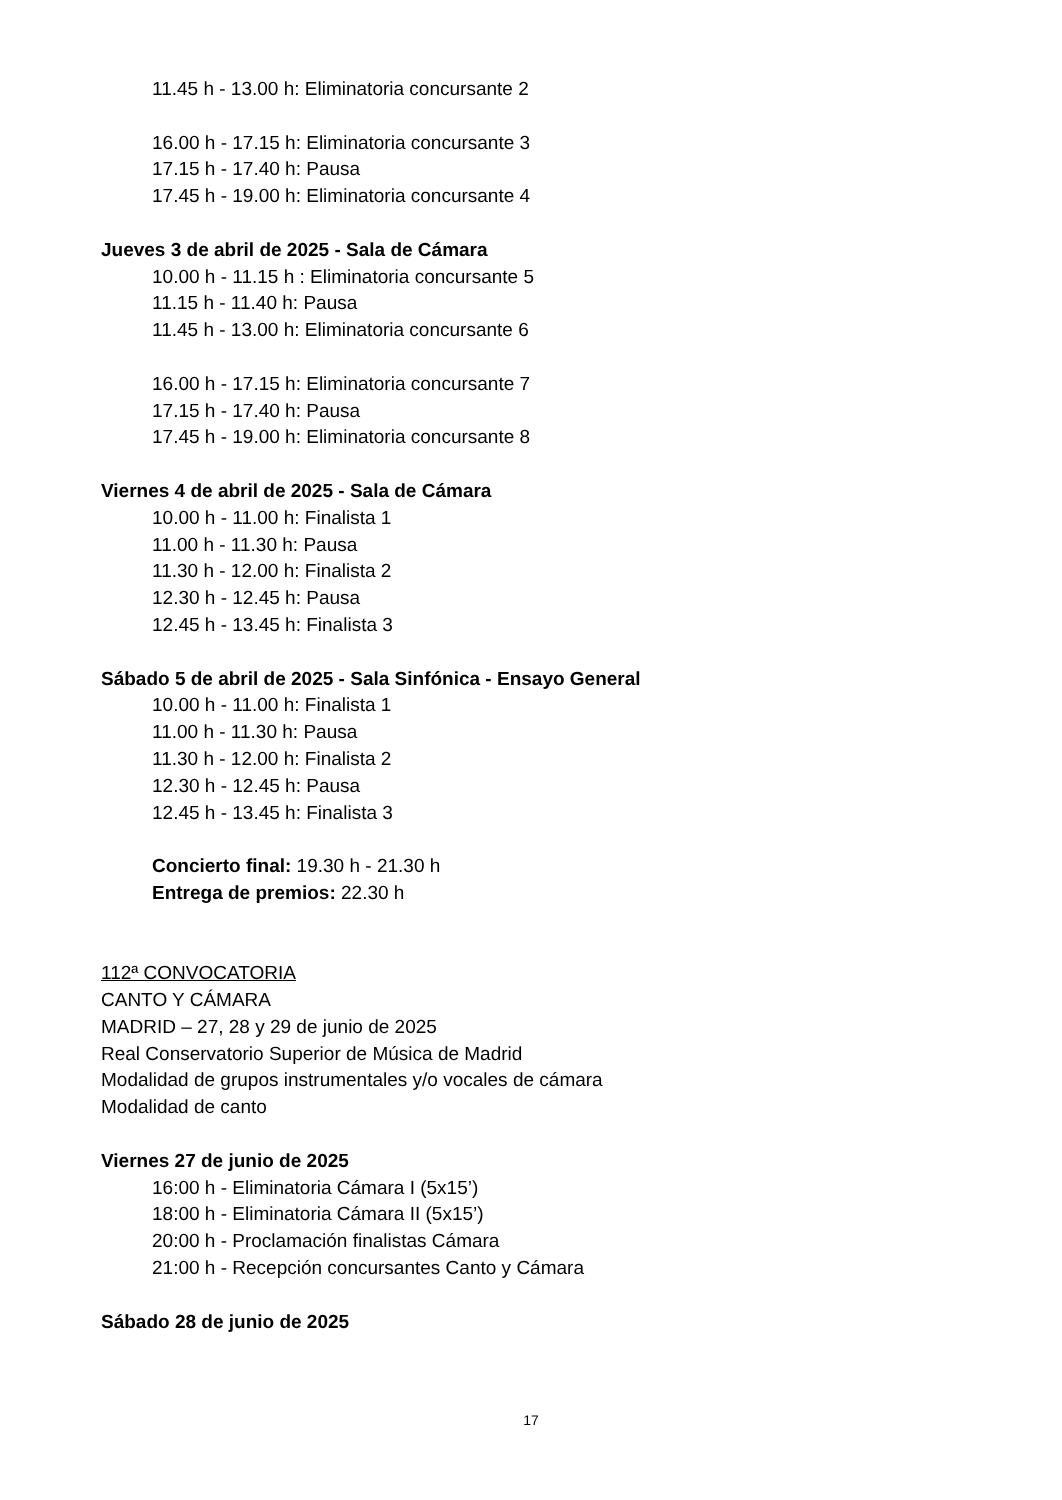11.45 h - 13.00 h: Eliminatoria concursante 2
16.00 h - 17.15 h: Eliminatoria concursante 3
17.15 h - 17.40 h: Pausa
17.45 h - 19.00 h: Eliminatoria concursante 4
Jueves 3 de abril de 2025 - Sala de Cámara
10.00 h - 11.15 h : Eliminatoria concursante 5
11.15 h - 11.40 h: Pausa
11.45 h - 13.00 h: Eliminatoria concursante 6
16.00 h - 17.15 h: Eliminatoria concursante 7
17.15 h - 17.40 h: Pausa
17.45 h - 19.00 h: Eliminatoria concursante 8
Viernes 4 de abril de 2025 - Sala de Cámara
10.00 h - 11.00 h: Finalista 1
11.00 h - 11.30 h: Pausa
11.30 h - 12.00 h: Finalista 2
12.30 h - 12.45 h: Pausa
12.45 h - 13.45 h: Finalista 3
Sábado 5 de abril de 2025 - Sala Sinfónica - Ensayo General
10.00 h - 11.00 h: Finalista 1
11.00 h - 11.30 h: Pausa
11.30 h - 12.00 h: Finalista 2
12.30 h - 12.45 h: Pausa
12.45 h - 13.45 h: Finalista 3
Concierto final: 19.30 h - 21.30 h
Entrega de premios: 22.30 h
112ª CONVOCATORIA
CANTO Y CÁMARA
MADRID – 27, 28 y 29 de junio de 2025
Real Conservatorio Superior de Música de Madrid
Modalidad de grupos instrumentales y/o vocales de cámara
Modalidad de canto
Viernes 27 de junio de 2025
16:00 h - Eliminatoria Cámara I (5x15’)
18:00 h - Eliminatoria Cámara II (5x15’)
20:00 h - Proclamación finalistas Cámara
21:00 h - Recepción concursantes Canto y Cámara
Sábado 28 de junio de 2025
17